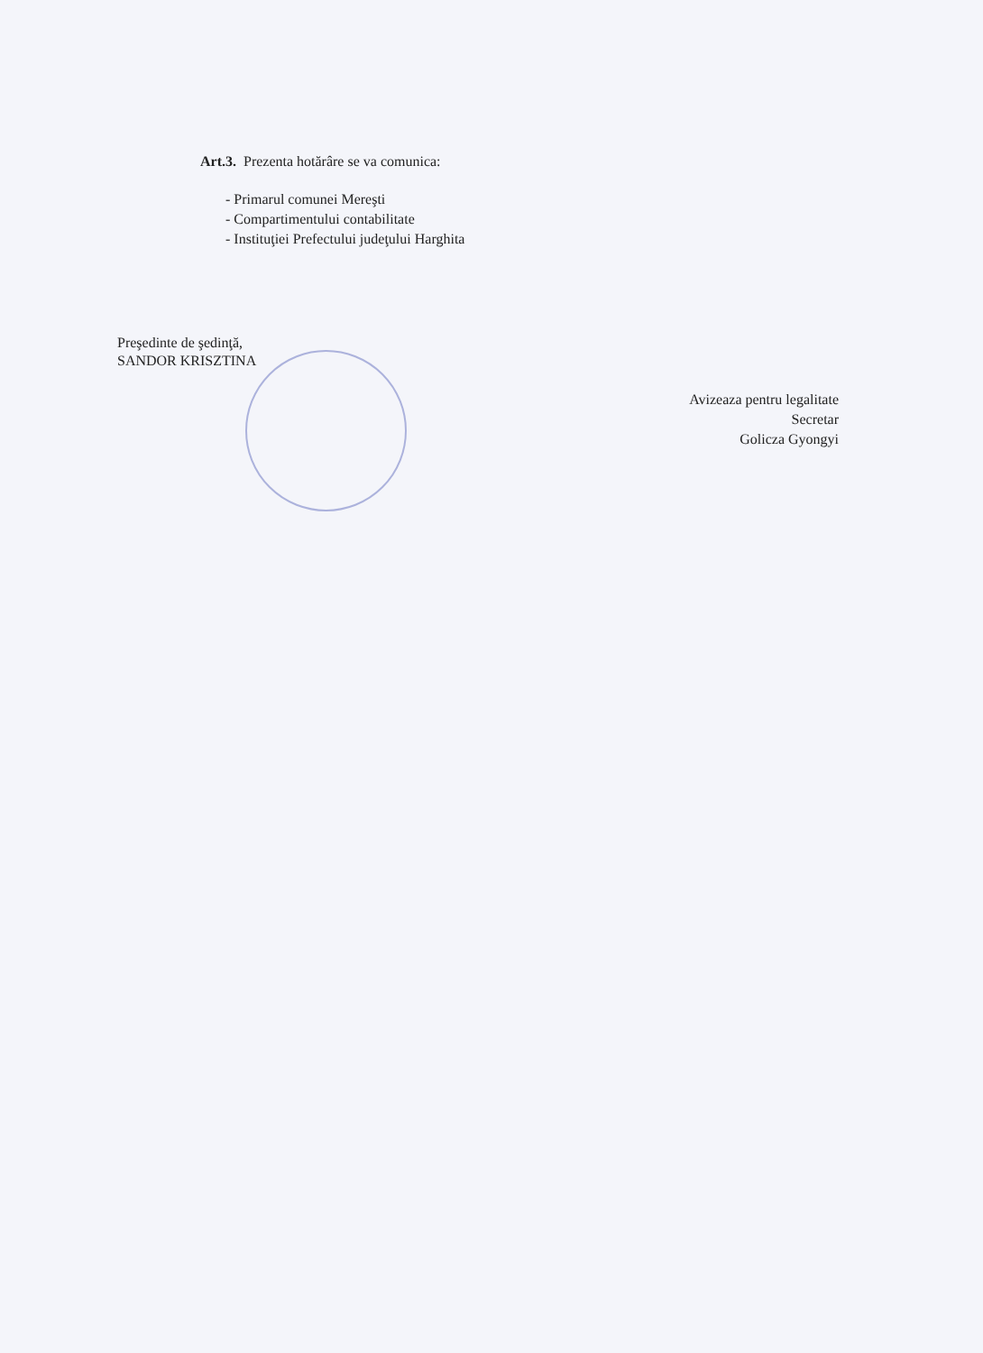Art.3. Prezenta hotărâre se va comunica:
- Primarul comunei Mereşti
- Compartimentului contabilitate
- Instituţiei Prefectului judeţului Harghita
Preşedinte de şedinţă,
SANDOR KRISZTINA
Avizeaza pentru legalitate
Secretar
Golicza Gyongyi